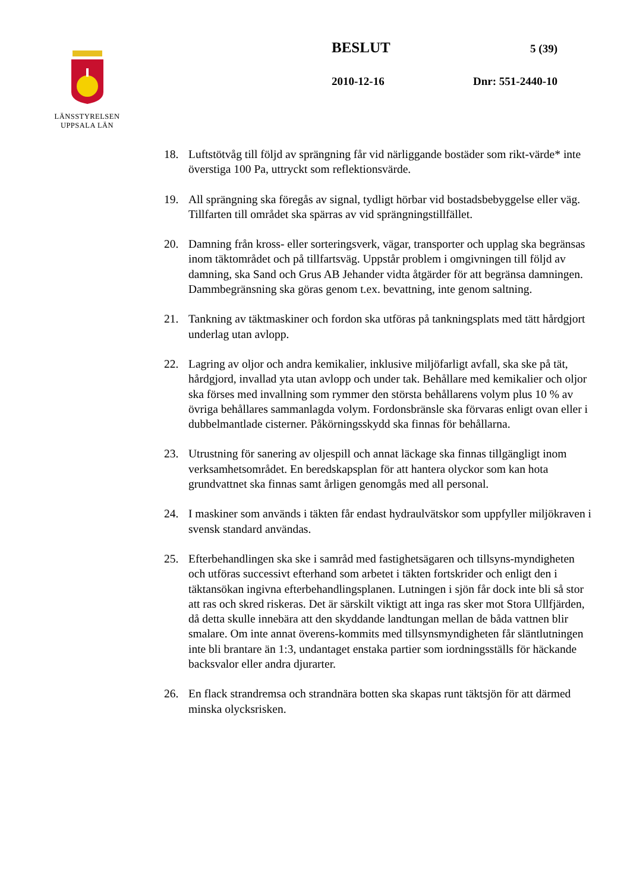LÄNSSTYRELSEN
UPPSALA LÄN
BESLUT 5 (39)
2010-12-16 Dnr: 551-2440-10
18. Luftstötvåg till följd av sprängning får vid närliggande bostäder som rikt-värde* inte överstiga 100 Pa, uttryckt som reflektionsvärde.
19. All sprängning ska föregås av signal, tydligt hörbar vid bostadsbebyggelse eller väg. Tillfarten till området ska spärras av vid sprängningstillfället.
20. Damning från kross- eller sorteringsverk, vägar, transporter och upplag ska begränsas inom täktområdet och på tillfartsväg. Uppstår problem i omgivningen till följd av damning, ska Sand och Grus AB Jehander vidta åtgärder för att begränsa damningen. Dammbegränsning ska göras genom t.ex. bevattning, inte genom saltning.
21. Tankning av täktmaskiner och fordon ska utföras på tankningsplats med tätt hårdgjort underlag utan avlopp.
22. Lagring av oljor och andra kemikalier, inklusive miljöfarligt avfall, ska ske på tät, hårdgjord, invallad yta utan avlopp och under tak. Behållare med kemikalier och oljor ska förses med invallning som rymmer den största behållarens volym plus 10 % av övriga behållares sammanlagda volym. Fordonsbränsle ska förvaras enligt ovan eller i dubbelmantlade cisterner. Påkörningsskydd ska finnas för behållarna.
23. Utrustning för sanering av oljespill och annat läckage ska finnas tillgängligt inom verksamhetsområdet. En beredskapsplan för att hantera olyckor som kan hota grundvattnet ska finnas samt årligen genomgås med all personal.
24. I maskiner som används i täkten får endast hydraulvätskor som uppfyller miljökraven i svensk standard användas.
25. Efterbehandlingen ska ske i samråd med fastighetsägaren och tillsyns-myndigheten och utföras successivt efterhand som arbetet i täkten fortskrider och enligt den i täktansökan ingivna efterbehandlingsplanen. Lutningen i sjön får dock inte bli så stor att ras och skred riskeras. Det är särskilt viktigt att inga ras sker mot Stora Ullfjärden, då detta skulle innebära att den skyddande landtungan mellan de båda vattnen blir smalare. Om inte annat överens-kommits med tillsynsmyndigheten får släntlutningen inte bli brantare än 1:3, undantaget enstaka partier som iordningsställs för häckande backsvalor eller andra djurarter.
26. En flack strandremsa och strandnära botten ska skapas runt täktsjön för att därmed minska olycksrisken.